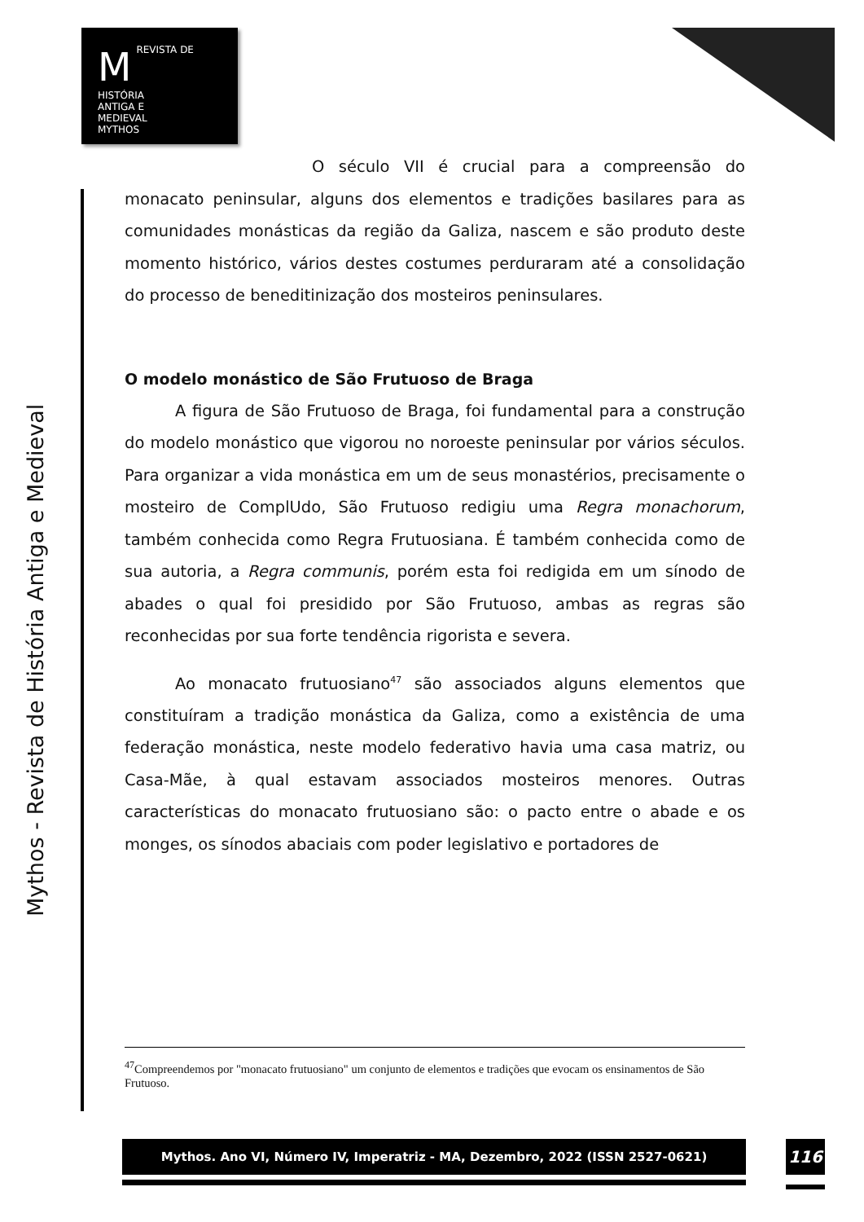M REVISTA DE
HISTÓRIA
ANTIGA E
MEDIEVAL
MYTHOS
Mythos - Revista de História Antiga e Medieval
O século VII é crucial para a compreensão do monacato peninsular, alguns dos elementos e tradições basilares para as comunidades monásticas da região da Galiza, nascem e são produto deste momento histórico, vários destes costumes perduraram até a consolidação do processo de beneditinização dos mosteiros peninsulares.
O modelo monástico de São Frutuoso de Braga
A figura de São Frutuoso de Braga, foi fundamental para a construção do modelo monástico que vigorou no noroeste peninsular por vários séculos. Para organizar a vida monástica em um de seus monastérios, precisamente o mosteiro de ComplUdo, São Frutuoso redigiu uma Regra monachorum, também conhecida como Regra Frutuosiana. É também conhecida como de sua autoria, a Regra communis, porém esta foi redigida em um sínodo de abades o qual foi presidido por São Frutuoso, ambas as regras são reconhecidas por sua forte tendência rigorista e severa.
Ao monacato frutuosiano<sup>47</sup> são associados alguns elementos que constituíram a tradição monástica da Galiza, como a existência de uma federação monástica, neste modelo federativo havia uma casa matriz, ou Casa-Mãe, à qual estavam associados mosteiros menores. Outras características do monacato frutuosiano são: o pacto entre o abade e os monges, os sínodos abaciais com poder legislativo e portadores de
<sup>47</sup> Compreendemos por "monacato frutuosiano" um conjunto de elementos e tradições que evocam os ensinamentos de São Frutuoso.
Mythos. Ano VI, Número IV, Imperatriz - MA, Dezembro, 2022 (ISSN 2527-0621) 116